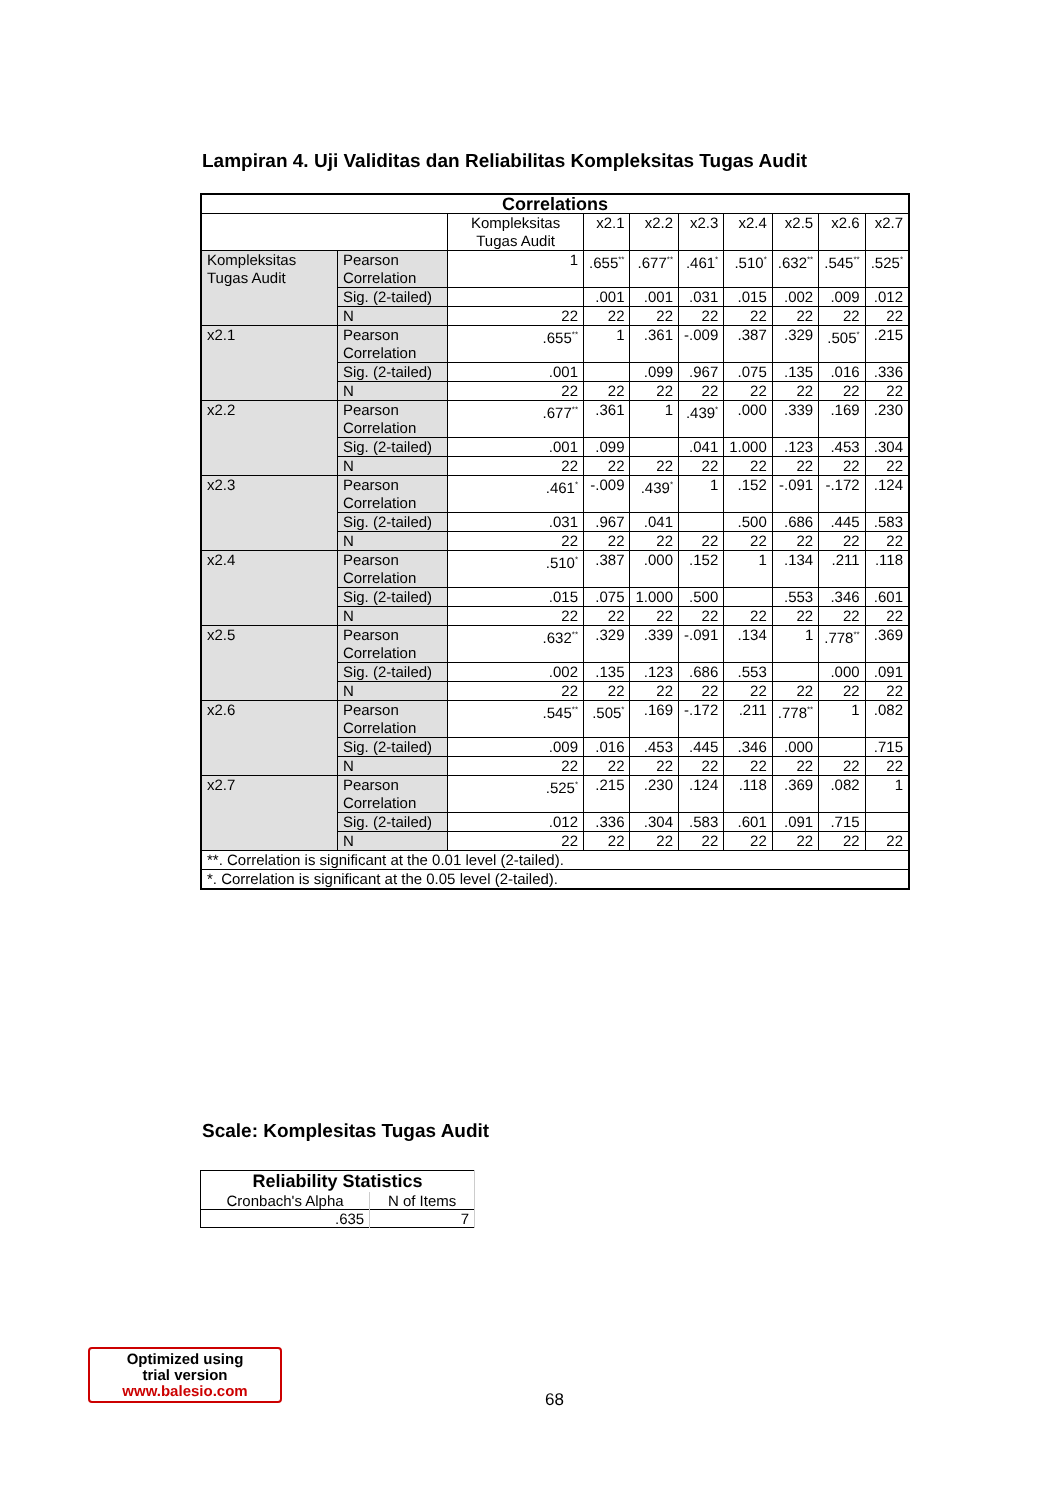Lampiran 4. Uji Validitas dan Reliabilitas Kompleksitas Tugas Audit
| Correlations | | | | | | | | | |
| --- | --- | --- | --- | --- | --- | --- | --- | --- | --- |
| | | Kompleksitas Tugas Audit | x2.1 | x2.2 | x2.3 | x2.4 | x2.5 | x2.6 | x2.7 |
| Kompleksitas Tugas Audit | Pearson Correlation | 1 | .655<sup>**</sup> | .677<sup>**</sup> | .461<sup>*</sup> | .510<sup>*</sup> | .632<sup>**</sup> | .545<sup>**</sup> | .525<sup>*</sup> |
| | Sig. (2-tailed) | | .001 | .001 | .031 | .015 | .002 | .009 | .012 |
| | N | 22 | 22 | 22 | 22 | 22 | 22 | 22 | 22 |
| x2.1 | Pearson Correlation | .655<sup>**</sup> | 1 | .361 | -.009 | .387 | .329 | .505<sup>*</sup> | .215 |
| | Sig. (2-tailed) | .001 | | .099 | .967 | .075 | .135 | .016 | .336 |
| | N | 22 | 22 | 22 | 22 | 22 | 22 | 22 | 22 |
| x2.2 | Pearson Correlation | .677<sup>**</sup> | .361 | 1 | .439<sup>*</sup> | .000 | .339 | .169 | .230 |
| | Sig. (2-tailed) | .001 | .099 | | .041 | 1.000 | .123 | .453 | .304 |
| | N | 22 | 22 | 22 | 22 | 22 | 22 | 22 | 22 |
| x2.3 | Pearson Correlation | .461<sup>*</sup> | -.009 | .439<sup>*</sup> | 1 | .152 | -.091 | -.172 | .124 |
| | Sig. (2-tailed) | .031 | .967 | .041 | | .500 | .686 | .445 | .583 |
| | N | 22 | 22 | 22 | 22 | 22 | 22 | 22 | 22 |
| x2.4 | Pearson Correlation | .510<sup>*</sup> | .387 | .000 | .152 | 1 | .134 | .211 | .118 |
| | Sig. (2-tailed) | .015 | .075 | 1.000 | .500 | | .553 | .346 | .601 |
| | N | 22 | 22 | 22 | 22 | 22 | 22 | 22 | 22 |
| x2.5 | Pearson Correlation | .632<sup>**</sup> | .329 | .339 | -.091 | .134 | 1 | .778<sup>**</sup> | .369 |
| | Sig. (2-tailed) | .002 | .135 | .123 | .686 | .553 | | .000 | .091 |
| | N | 22 | 22 | 22 | 22 | 22 | 22 | 22 | 22 |
| x2.6 | Pearson Correlation | .545<sup>**</sup> | .505<sup>*</sup> | .169 | -.172 | .211 | .778<sup>**</sup> | 1 | .082 |
| | Sig. (2-tailed) | .009 | .016 | .453 | .445 | .346 | .000 | | .715 |
| | N | 22 | 22 | 22 | 22 | 22 | 22 | 22 | 22 |
| x2.7 | Pearson Correlation | .525<sup>*</sup> | .215 | .230 | .124 | .118 | .369 | .082 | 1 |
| | Sig. (2-tailed) | .012 | .336 | .304 | .583 | .601 | .091 | .715 | |
| | N | 22 | 22 | 22 | 22 | 22 | 22 | 22 | 22 |
| **. Correlation is significant at the 0.01 level (2-tailed). | | | | | | | | | |
| *. Correlation is significant at the 0.05 level (2-tailed). | | | | | | | | | |
Scale: Komplesitas Tugas Audit
| Reliability Statistics | |
| --- | --- |
| Cronbach's Alpha | N of Items |
| .635 | 7 |
Optimized using
trial version
www.balesio.com
68